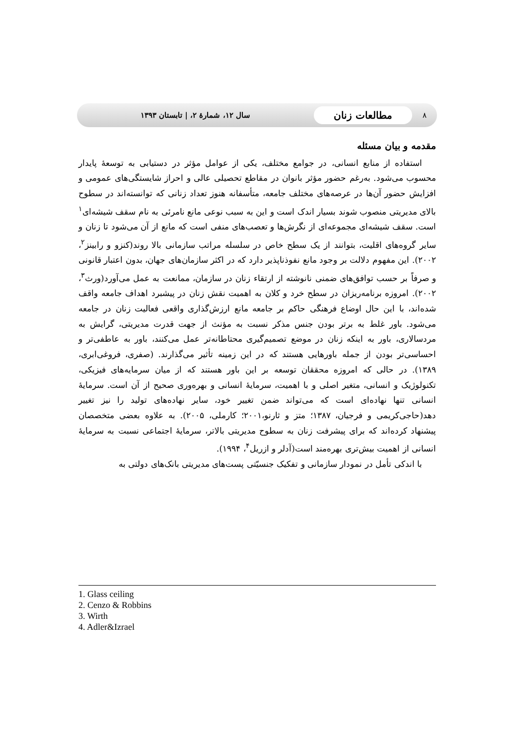۸ مطالعات زنان سال ۱۲، شمارهٔ ۲، | تابستان ۱۳۹۳
مقدمه و بیان مسئله
استفاده از منابع انسانی، در جوامع مختلف، یکی از عوامل مؤثر در دستیابی به توسعهٔ پایدار محسوب می‌شود. به‌رغم حضور مؤثر بانوان در مقاطع تحصیلی عالی و احراز شایستگی‌های عمومی و افزایش حضور آن‌ها در عرصه‌های مختلف جامعه، متأسفانه هنوز تعداد زنانی که توانسته‌اند در سطوح بالای مدیریتی منصوب شوند بسیار اندک است و این به سبب نوعی مانع نامرئی به نام سقف شیشه‌ای<sup>۱</sup> است. سقف شیشه‌ای مجموعه‌ای از نگرش‌ها و تعصب‌های منفی است که مانع از آن می‌شود تا زنان و سایر گروه‌های اقلیت، بتوانند از یک سطح خاص در سلسله مراتب سازمانی بالا روند(کنزو و رابینز<sup>۲</sup>، ۲۰۰۲). این مفهوم دلالت بر وجود مانع نفوذناپذیر دارد که در اکثر سازمان‌های جهان، بدون اعتبار قانونی و صرفاً بر حسب توافق‌های ضمنی نانوشته از ارتقاء زنان در سازمان، ممانعت به عمل می‌آورد(ورث<sup>۳</sup>، ۲۰۰۲). امروزه برنامه‌ریزان در سطح خرد و کلان به اهمیت نقش زنان در پیشبرد اهداف جامعه واقف شده‌اند، با این حال اوضاع فرهنگی حاکم بر جامعه مانع ارزش‌گذاری واقعی فعالیت زنان در جامعه می‌شود. باور غلط به برتر بودن جنس مذکر نسبت به مؤنث از جهت قدرت مدیریتی، گرایش به مردسالاری، باور به اینکه زنان در موضع تصمیم‌گیری محتاطانه‌تر عمل می‌کنند، باور به عاطفی‌تر و احساسی‌تر بودن از جمله باورهایی هستند که در این زمینه تأثیر می‌گذارند. (صفری، فروغی‌ابری، ۱۳۸۹). در حالی که امروزه محققان توسعه بر این باور هستند که از میان سرمایه‌های فیزیکی، تکنولوژیک و انسانی، متغیر اصلی و با اهمیت، سرمایهٔ انسانی و بهره‌وری صحیح از آن است. سرمایهٔ انسانی تنها نهاده‌ای است که می‌تواند ضمن تغییر خود، سایر نهاده‌های تولید را نیز تغییر دهد(حاجی‌کریمی و فرجیان، ۱۳۸۷؛ متز و ثارنو،۲۰۰۱؛ کارملی، ۲۰۰۵). به علاوه بعضی متخصصان پیشنهاد کرده‌اند که برای پیشرفت زنان به سطوح مدیریتی بالاتر، سرمایهٔ اجتماعی نسبت به سرمایهٔ انسانی از اهمیت بیش‌تری بهره‌مند است(آدلر و ازریل<sup>۴</sup>، ۱۹۹۴).
با اندکی تأمل در نمودار سازمانی و تفکیک جنسیّتی پست‌های مدیریتی بانک‌های دولتی به
1. Glass ceiling
2. Cenzo & Robbins
3. Wirth
4. Adler&Izrael